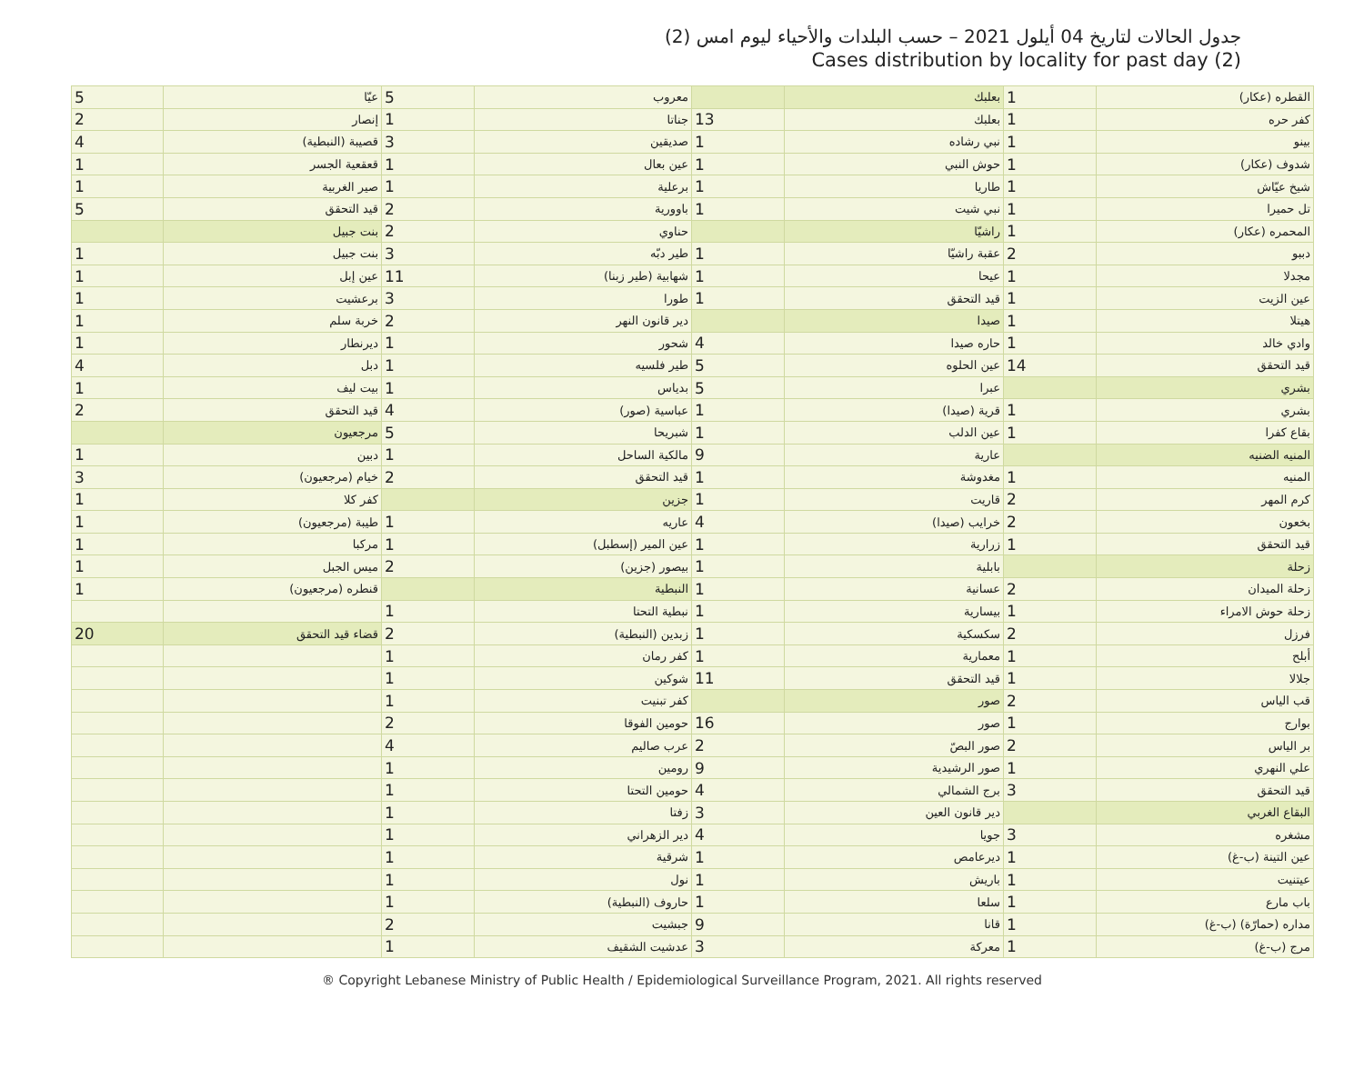جدول الحالات لتاريخ 04 أيلول 2021 – حسب البلدات والأحياء ليوم امس (2)
Cases distribution by locality for past day (2)
| القطره (عكار) | 1 | بعلبك | | معروب | 5 | عيّا | 5 |
| كفر حره | 1 | بعلبك | 13 | جناتا | 1 | إنصار | 2 |
| بينو | 1 | نبي رشاده | 1 | صديقين | 3 | قصيبة (النبطية) | 4 |
| شدوف (عكار) | 1 | حوش النبي | 1 | عين بعال | 1 | قعقعية الجسر | 1 |
| شيخ عيّاش | 1 | طاريا | 1 | برعلية | 1 | صير الغربية | 1 |
| تل حميرا | 1 | نبي شيت | 1 | باوورية | 2 | قيد التحقق | 5 |
| المحمره (عكار) | 1 | راشيّا | | حناوي | 2 | بنت جبيل | |
| دببو | 2 | عقبة راشيّا | 1 | طير دبّه | 3 | بنت جبيل | 1 |
| مجدلا | 1 | عيحا | 1 | شهابية (طير زبنا) | 11 | عين إبل | 1 |
| عين الزيت | 1 | قيد التحقق | 1 | طورا | 3 | برعشيت | 1 |
| هيتلا | 1 | صيدا | | دير قانون النهر | 2 | خربة سلم | 1 |
| وادي خالد | 1 | حاره صيدا | 4 | شحور | 1 | ديرنطار | 1 |
| قيد التحقق | 14 | عين الحلوه | 5 | طير فلسيه | 1 | دبل | 4 |
| بشري | | عبرا | 5 | بدياس | 1 | بيت ليف | 1 |
| بشري | 1 | قرية (صيدا) | 1 | عباسية (صور) | 4 | قيد التحقق | 2 |
| بقاع كفرا | 1 | عين الدلب | 1 | شبريحا | 5 | مرجعيون | |
| المنيه الضنيه | | عارية | 9 | مالكية الساحل | 1 | دبين | 1 |
| المنيه | 1 | مغدوشة | 1 | قيد التحقق | 2 | خيام (مرجعيون) | 3 |
| كرم المهر | 2 | قاريت | 1 | جزين | | كفر كلا | 1 |
| بخعون | 2 | خرايب (صيدا) | 4 | عاريه | 1 | طيبة (مرجعيون) | 1 |
| قيد التحقق | 1 | زرارية | 1 | عين المير (إسطبل) | 1 | مركبا | 1 |
| زحلة | | بابلية | 1 | بيصور (جزين) | 2 | ميس الجبل | 1 |
| زحلة الميدان | 2 | عسانية | 1 | النبطية | | قنطره (مرجعيون) | 1 |
| زحلة حوش الامراء | 1 | بيسارية | 1 | نبطية التحتا | 1 | | |
| فرزل | 2 | سكسكية | 1 | زبدين (النبطية) | 2 | قضاء قيد التحقق | 20 |
| أبلح | 1 | معمارية | 1 | كفر رمان | 1 | | |
| جلالا | 1 | قيد التحقق | 11 | شوكين | 1 | | |
| قب الياس | 2 | صور | | كفر تبنيت | 1 | | |
| بوارج | 1 | صور | 16 | حومين الفوقا | 2 | | |
| بر الياس | 2 | صور البصّ | 2 | عرب صاليم | 4 | | |
| علي النهري | 1 | صور الرشيدية | 9 | رومين | 1 | | |
| قيد التحقق | 3 | برج الشمالي | 4 | حومين التحتا | 1 | | |
| البقاع الغربي | | دير قانون العين | 3 | زفتا | 1 | | |
| مشغره | 3 | جويا | 4 | دير الزهراني | 1 | | |
| عين التينة (ب-غ) | 1 | ديرعامص | 1 | شرقية | 1 | | |
| عيتنيت | 1 | باريش | 1 | نول | 1 | | |
| باب مارع | 1 | سلعا | 1 | حاروف (النبطية) | 1 | | |
| مداره (حمارّة) (ب-غ) | 1 | قانا | 9 | جبشيت | 2 | | |
| مرج (ب-غ) | 1 | معركة | 3 | عدشيت الشقيف | 1 | | |
® Copyright Lebanese Ministry of Public Health / Epidemiological Surveillance Program, 2021. All rights reserved